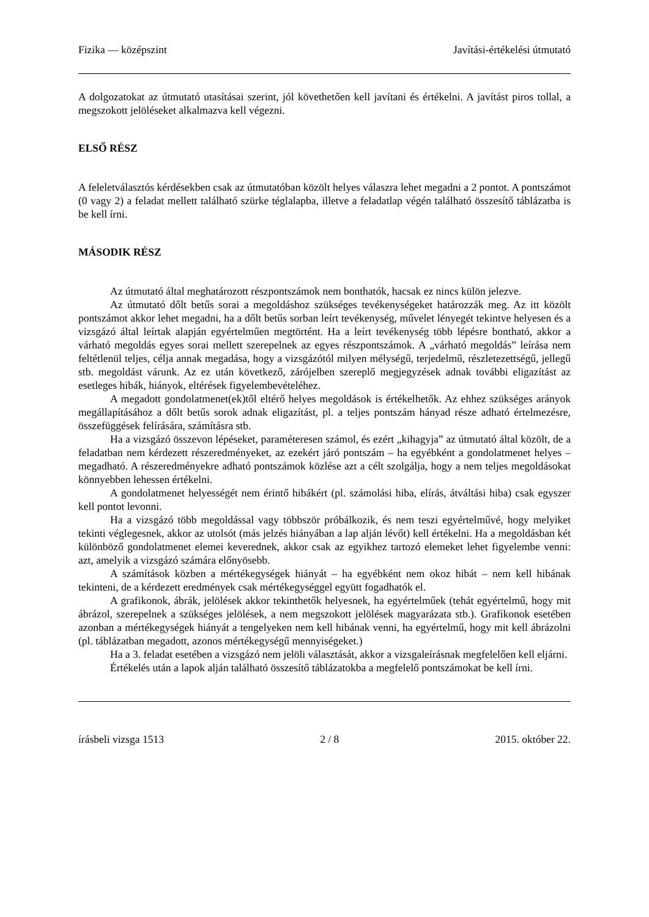Fizika — középszint Javítási-értékelési útmutató
A dolgozatokat az útmutató utasításai szerint, jól követhetően kell javítani és értékelni. A javítást piros tollal, a megszokott jelöléseket alkalmazva kell végezni.
ELSŐ RÉSZ
A feleletválasztós kérdésekben csak az útmutatóban közölt helyes válaszra lehet megadni a 2 pontot. A pontszámot (0 vagy 2) a feladat mellett található szürke téglalapba, illetve a feladatlap végén található összesítő táblázatba is be kell írni.
MÁSODIK RÉSZ
Az útmutató által meghatározott részpontszámok nem bonthatók, hacsak ez nincs külön jelezve.
Az útmutató dőlt betűs sorai a megoldáshoz szükséges tevékenységeket határozzák meg. Az itt közölt pontszámot akkor lehet megadni, ha a dőlt betűs sorban leírt tevékenység, művelet lényegét tekintve helyesen és a vizsgázó által leírtak alapján egyértelműen megtörtént. Ha a leírt tevékenység több lépésre bontható, akkor a várható megoldás egyes sorai mellett szerepelnek az egyes részpontszámok. A „várható megoldás” leírása nem feltétlenül teljes, célja annak megadása, hogy a vizsgázótól milyen mélységű, terjedelmű, részletezettségű, jellegű stb. megoldást várunk. Az ez után következő, zárójelben szereplő megjegyzések adnak további eligazítást az esetleges hibák, hiányok, eltérések figyelembevételéhez.
A megadott gondolatmenet(ek)től eltérő helyes megoldások is értékelhetők. Az ehhez szükséges arányok megállapításához a dőlt betűs sorok adnak eligazítást, pl. a teljes pontszám hányad része adható értelmezésre, összefüggések felírására, számításra stb.
Ha a vizsgázó összevon lépéseket, paraméteresen számol, és ezért „kihagyja” az útmutató által közölt, de a feladatban nem kérdezett részeredményeket, az ezekért járó pontszám – ha egyébként a gondolatmenet helyes – megadható. A részeredményekre adható pontszámok közlése azt a célt szolgálja, hogy a nem teljes megoldásokat könnyebben lehessen értékelni.
A gondolatmenet helyességét nem érintő hibákért (pl. számolási hiba, elírás, átváltási hiba) csak egyszer kell pontot levonni.
Ha a vizsgázó több megoldással vagy többször próbálkozik, és nem teszi egyértelművé, hogy melyiket tekinti véglegesnek, akkor az utolsót (más jelzés hiányában a lap alján lévőt) kell értékelni. Ha a megoldásban két különböző gondolatmenet elemei keverednek, akkor csak az egyikhez tartozó elemeket lehet figyelembe venni: azt, amelyik a vizsgázó számára előnyösebb.
A számítások közben a mértékegységek hiányát – ha egyébként nem okoz hibát – nem kell hibának tekinteni, de a kérdezett eredmények csak mértékegységgel együtt fogadhatók el.
A grafikonok, ábrák, jelölések akkor tekinthetők helyesnek, ha egyértelműek (tehát egyértelmű, hogy mit ábrázol, szerepelnek a szükséges jelölések, a nem megszokott jelölések magyarázata stb.). Grafikonok esetében azonban a mértékegységek hiányát a tengelyeken nem kell hibának venni, ha egyértelmű, hogy mit kell ábrázolni (pl. táblázatban megadott, azonos mértékegységű mennyiségeket.)
Ha a 3. feladat esetében a vizsgázó nem jelöli választását, akkor a vizsgaleírásnak megfelelően kell eljárni.
Értékelés után a lapok alján található összesítő táblázatokba a megfelelő pontszámokat be kell írni.
írásbeli vizsga 1513 2 / 8 2015. október 22.